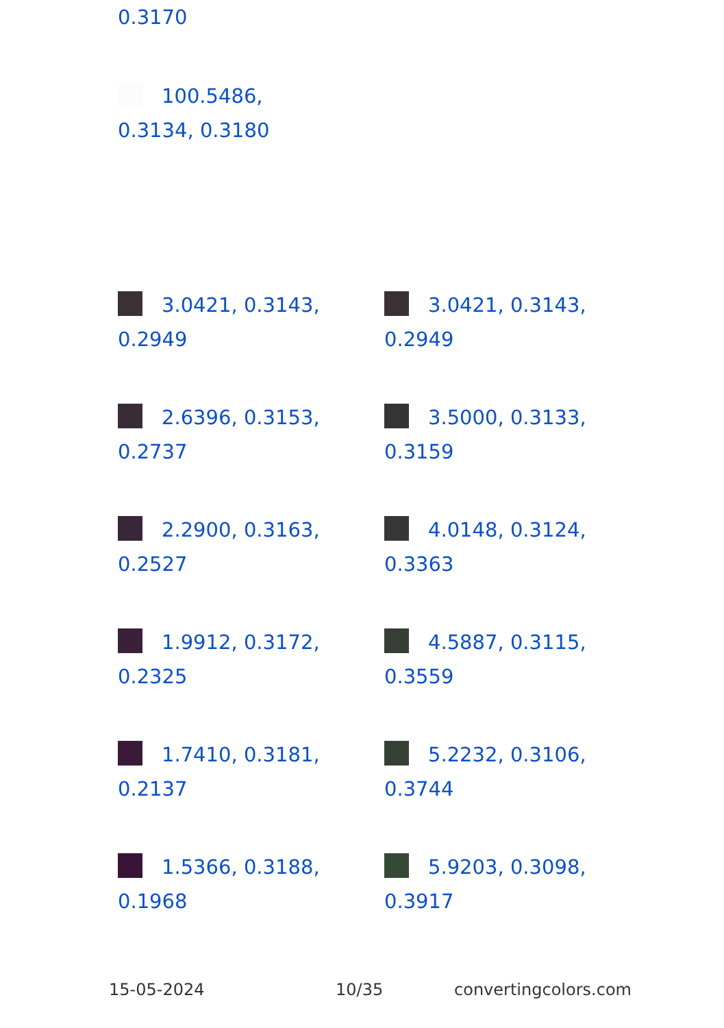0.3170
100.5486, 0.3134, 0.3180
3.0421, 0.3143, 0.2949
3.0421, 0.3143, 0.2949
2.6396, 0.3153, 0.2737
3.5000, 0.3133, 0.3159
2.2900, 0.3163, 0.2527
4.0148, 0.3124, 0.3363
1.9912, 0.3172, 0.2325
4.5887, 0.3115, 0.3559
1.7410, 0.3181, 0.2137
5.2232, 0.3106, 0.3744
1.5366, 0.3188, 0.1968
5.9203, 0.3098, 0.3917
15-05-2024 10/35 convertingcolors.com